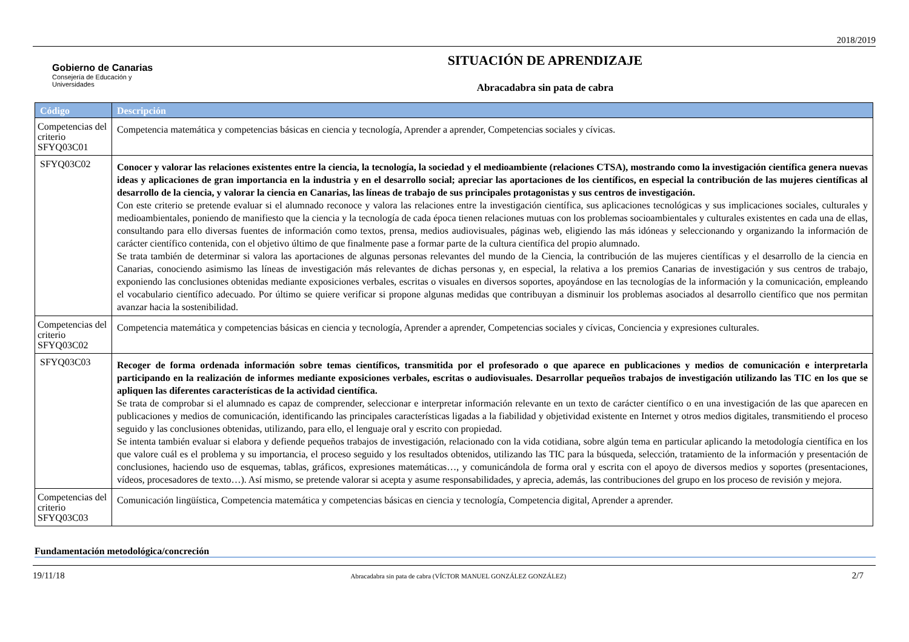2018/2019
Gobierno de Canarias
Consejería de Educación y
Universidades
SITUACIÓN DE APRENDIZAJE
Abracadabra sin pata de cabra
| Código | Descripción |
| --- | --- |
| Competencias del criterio SFYQ03C01 | Competencia matemática y competencias básicas en ciencia y tecnología, Aprender a aprender, Competencias sociales y cívicas. |
| SFYQ03C02 | Conocer y valorar las relaciones existentes entre la ciencia, la tecnología, la sociedad y el medioambiente (relaciones CTSA), mostrando como la investigación científica genera nuevas ideas y aplicaciones de gran importancia en la industria y en el desarrollo social; apreciar las aportaciones de los científicos, en especial la contribución de las mujeres científicas al desarrollo de la ciencia, y valorar la ciencia en Canarias, las líneas de trabajo de sus principales protagonistas y sus centros de investigación. Con este criterio se pretende evaluar si el alumnado reconoce y valora las relaciones entre la investigación científica, sus aplicaciones tecnológicas y sus implicaciones sociales, culturales y medioambientales, poniendo de manifiesto que la ciencia y la tecnología de cada época tienen relaciones mutuas con los problemas socioambientales y culturales existentes en cada una de ellas, consultando para ello diversas fuentes de información como textos, prensa, medios audiovisuales, páginas web, eligiendo las más idóneas y seleccionando y organizando la información de carácter científico contenida, con el objetivo último de que finalmente pase a formar parte de la cultura científica del propio alumnado. Se trata también de determinar si valora las aportaciones de algunas personas relevantes del mundo de la Ciencia, la contribución de las mujeres científicas y el desarrollo de la ciencia en Canarias, conociendo asimismo las líneas de investigación más relevantes de dichas personas y, en especial, la relativa a los premios Canarias de investigación y sus centros de trabajo, exponiendo las conclusiones obtenidas mediante exposiciones verbales, escritas o visuales en diversos soportes, apoyándose en las tecnologías de la información y la comunicación, empleando el vocabulario científico adecuado. Por último se quiere verificar si propone algunas medidas que contribuyan a disminuir los problemas asociados al desarrollo científico que nos permitan avanzar hacia la sostenibilidad. |
| Competencias del criterio SFYQ03C02 | Competencia matemática y competencias básicas en ciencia y tecnología, Aprender a aprender, Competencias sociales y cívicas, Conciencia y expresiones culturales. |
| SFYQ03C03 | Recoger de forma ordenada información sobre temas científicos, transmitida por el profesorado o que aparece en publicaciones y medios de comunicación e interpretarla participando en la realización de informes mediante exposiciones verbales, escritas o audiovisuales. Desarrollar pequeños trabajos de investigación utilizando las TIC en los que se apliquen las diferentes características de la actividad científica. Se trata de comprobar si el alumnado es capaz de comprender, seleccionar e interpretar información relevante en un texto de carácter científico o en una investigación de las que aparecen en publicaciones y medios de comunicación, identificando las principales características ligadas a la fiabilidad y objetividad existente en Internet y otros medios digitales, transmitiendo el proceso seguido y las conclusiones obtenidas, utilizando, para ello, el lenguaje oral y escrito con propiedad. Se intenta también evaluar si elabora y defiende pequeños trabajos de investigación, relacionado con la vida cotidiana, sobre algún tema en particular aplicando la metodología científica en los que valore cuál es el problema y su importancia, el proceso seguido y los resultados obtenidos, utilizando las TIC para la búsqueda, selección, tratamiento de la información y presentación de conclusiones, haciendo uso de esquemas, tablas, gráficos, expresiones matemáticas…, y comunicándola de forma oral y escrita con el apoyo de diversos medios y soportes (presentaciones, vídeos, procesadores de texto…). Así mismo, se pretende valorar si acepta y asume responsabilidades, y aprecia, además, las contribuciones del grupo en los proceso de revisión y mejora. |
| Competencias del criterio SFYQ03C03 | Comunicación lingüística, Competencia matemática y competencias básicas en ciencia y tecnología, Competencia digital, Aprender a aprender. |
Fundamentación metodológica/concreción
19/11/18 Abracadabra sin pata de cabra (VÍCTOR MANUEL GONZÁLEZ GONZÁLEZ) 2/7